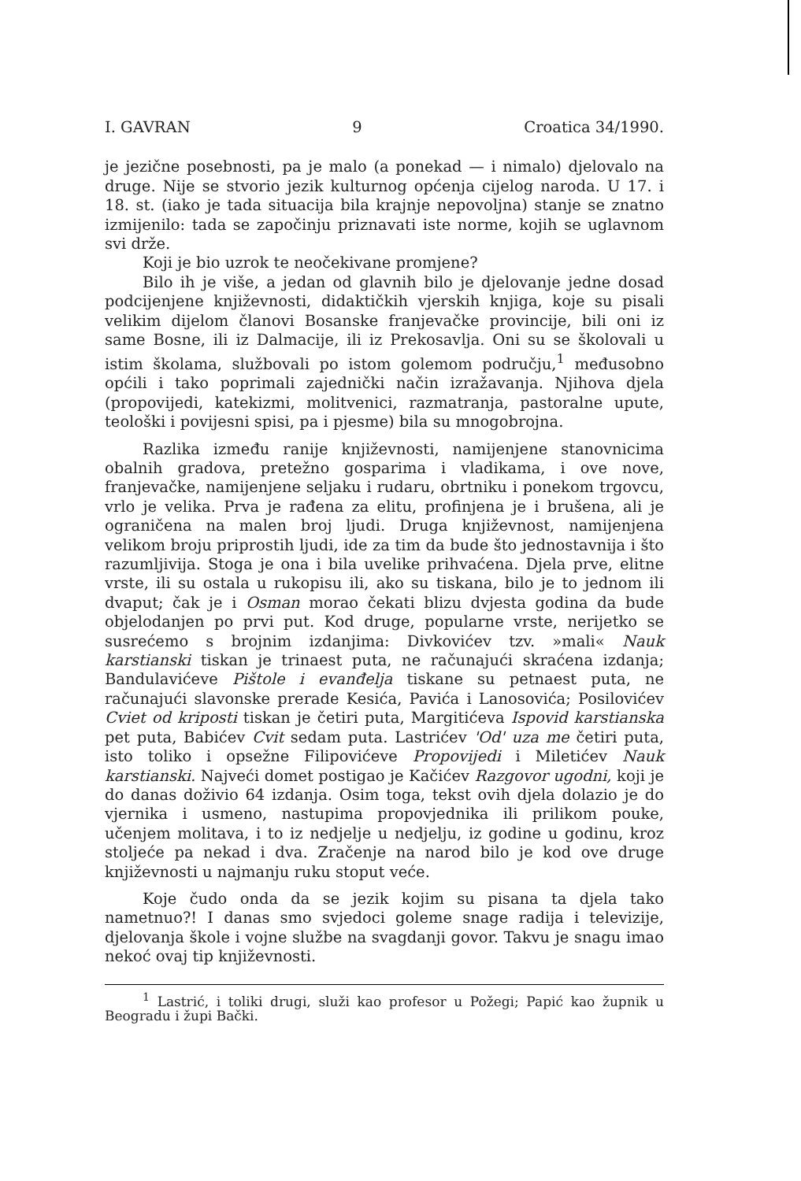I. GAVRAN 9 Croatica 34/1990.
je jezične posebnosti, pa je malo (a ponekad — i nimalo) djelovalo na druge. Nije se stvorio jezik kulturnog općenja cijelog naroda. U 17. i 18. st. (iako je tada situacija bila krajnje nepovoljna) stanje se znatno izmijenilo: tada se započinju priznavati iste norme, kojih se uglavnom svi drže.
Koji je bio uzrok te neočekivane promjene?
Bilo ih je više, a jedan od glavnih bilo je djelovanje jedne dosad podcijenjene književnosti, didaktičkih vjerskih knjiga, koje su pisali velikim dijelom članovi Bosanske franjevačke provincije, bili oni iz same Bosne, ili iz Dalmacije, ili iz Prekosavlja. Oni su se školovali u istim školama, službovali po istom golemom području,<sup>1</sup> međusobno općili i tako poprimali zajednički način izražavanja. Njihova djela (propovijedi, katekizmi, molitvenici, razmatranja, pastoralne upute, teološki i povijesni spisi, pa i pjesme) bila su mnogobrojna.
Razlika između ranije književnosti, namijenjene stanovnicima obalnih gradova, pretežno gosparima i vladikama, i ove nove, franjevačke, namijenjene seljaku i rudaru, obrtniku i ponekom trgovcu, vrlo je velika. Prva je rađena za elitu, profinjena je i brušena, ali je ograničena na malen broj ljudi. Druga književnost, namijenjena velikom broju priprostih ljudi, ide za tim da bude što jednostavnija i što razumljivija. Stoga je ona i bila uvelike prihvaćena. Djela prve, elitne vrste, ili su ostala u rukopisu ili, ako su tiskana, bilo je to jednom ili dvaput; čak je i Osman morao čekati blizu dvjesta godina da bude objelodanjen po prvi put. Kod druge, popularne vrste, nerijetko se susrećemo s brojnim izdanjima: Divkovićev tzv. »mali« Nauk karstianski tiskan je trinaest puta, ne računajući skraćena izdanja; Bandulavićeve Pištole i evanđelja tiskane su petnaest puta, ne računajući slavonske prerade Kesića, Pavića i Lanosovića; Posilovićev Cviet od kriposti tiskan je četiri puta, Margitićeva Ispovid karstianska pet puta, Babićev Cvit sedam puta. Lastrićev 'Od' uza me četiri puta, isto toliko i opsežne Filipovićeve Propovijedi i Miletićev Nauk karstianski. Najveći domet postigao je Kačićev Razgovor ugodni, koji je do danas doživio 64 izdanja. Osim toga, tekst ovih djela dolazio je do vjernika i usmeno, nastupima propovjednika ili prilikom pouke, učenjem molitava, i to iz nedjelje u nedjelju, iz godine u godinu, kroz stoljeće pa nekad i dva. Zračenje na narod bilo je kod ove druge književnosti u najmanju ruku stoput veće.
Koje čudo onda da se jezik kojim su pisana ta djela tako nametnuo?! I danas smo svjedoci goleme snage radija i televizije, djelovanja škole i vojne službe na svagdanji govor. Takvu je snagu imao nekoć ovaj tip književnosti.
<sup>1</sup> Lastrić, i toliki drugi, služi kao profesor u Požegi; Papić kao župnik u Beogradu i župi Bački.